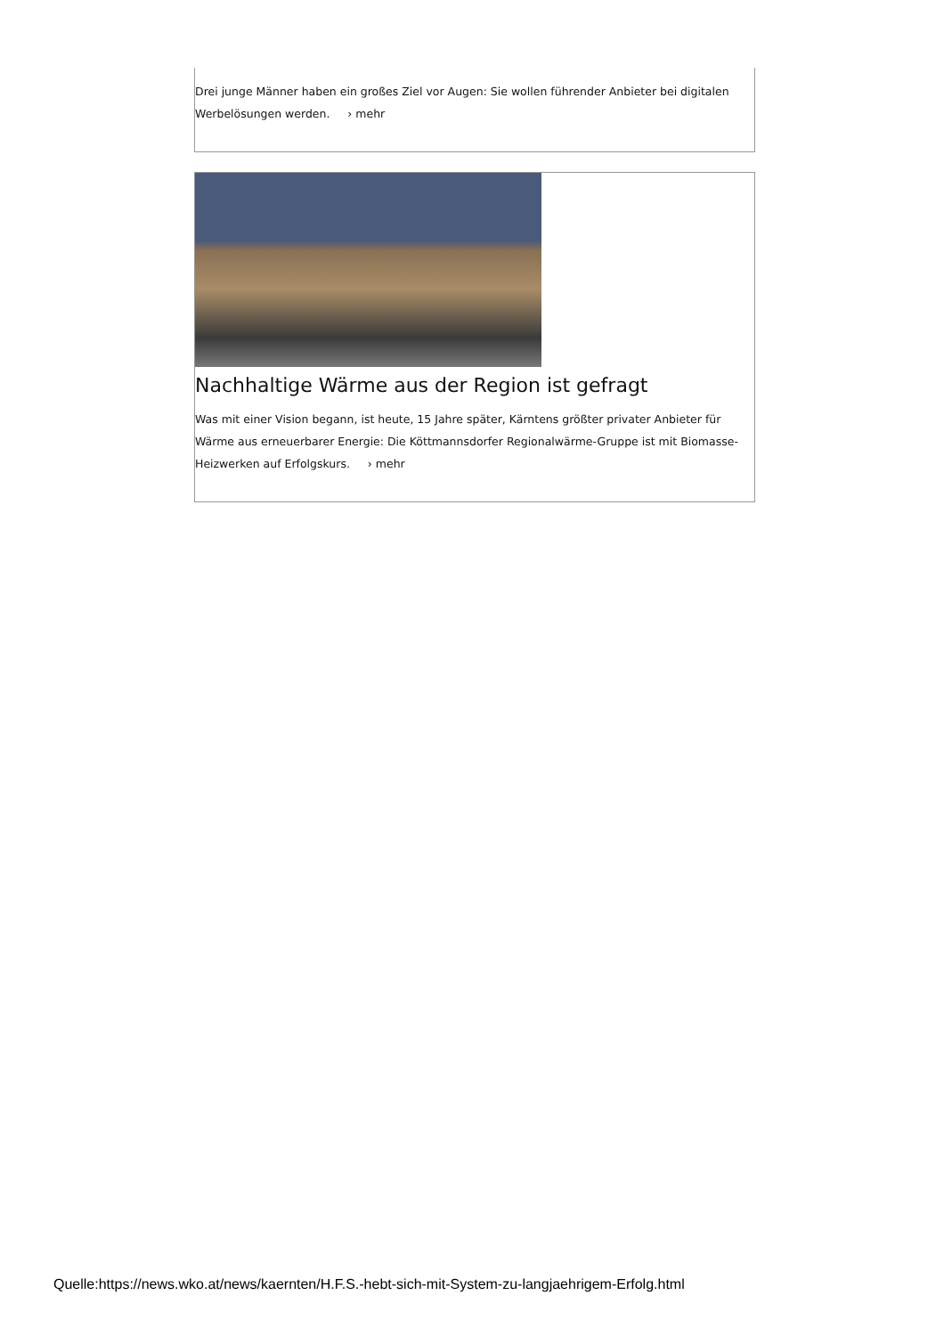Drei junge Männer haben ein großes Ziel vor Augen: Sie wollen führender Anbieter bei digitalen Werbelösungen werden. › mehr
Nachhaltige Wärme aus der Region ist gefragt
Was mit einer Vision begann, ist heute, 15 Jahre später, Kärntens größter privater Anbieter für Wärme aus erneuerbarer Energie: Die Köttmannsdorfer Regionalwärme-Gruppe ist mit Biomasse-Heizwerken auf Erfolgskurs. › mehr
Quelle:https://news.wko.at/news/kaernten/H.F.S.-hebt-sich-mit-System-zu-langjaehrigem-Erfolg.html